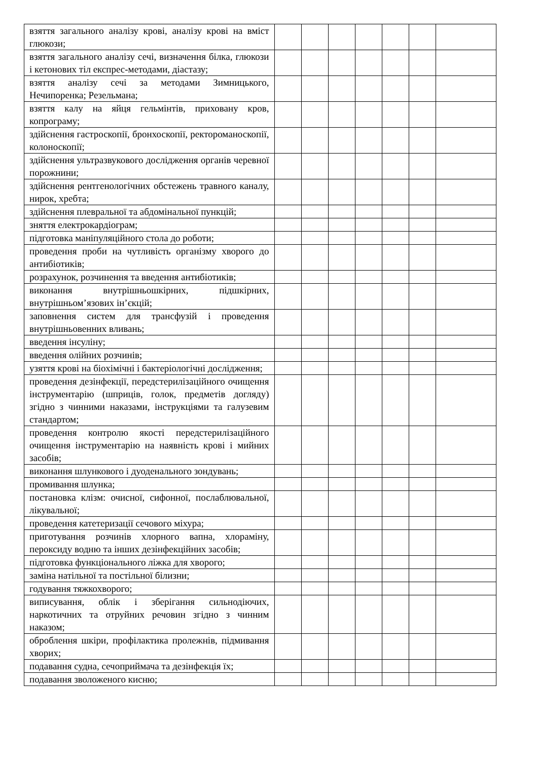| взяття загального аналізу крові, аналізу крові на вміст глюкози; | | | | | | | |
| взяття загального аналізу сечі, визначення білка, глюкози і кетонових тіл експрес-методами, діастазу; | | | | | | | |
| взяття аналізу сечі за методами Зимницького, Нечипоренка; Резельмана; | | | | | | | |
| взяття калу на яйця гельмінтів, приховану кров, копрограму; | | | | | | | |
| здійснення гастроскопії, бронхоскопії, ректороманоскопії, колоноскопії; | | | | | | | |
| здійснення ультразвукового дослідження органів черевної порожнини; | | | | | | | |
| здійснення рентгенологічних обстежень травного каналу, нирок, хребта; | | | | | | | |
| здійснення плевральної та абдомінальної пункцій; | | | | | | | |
| зняття електрокардіограм; | | | | | | | |
| підготовка маніпуляційного стола до роботи; | | | | | | | |
| проведення проби на чутливість організму хворого до антибіотиків; | | | | | | | |
| розрахунок, розчинення та введення антибіотиків; | | | | | | | |
| виконання внутрішньошкірних, підшкірних, внутрішньом’язових ін’єкцій; | | | | | | | |
| заповнення систем для трансфузій і проведення внутрішньовенних вливань; | | | | | | | |
| введення інсуліну; | | | | | | | |
| введення олійних розчинів; | | | | | | | |
| узяття крові на біохімічні і бактеріологічні дослідження; | | | | | | | |
| проведення дезінфекції, передстерилізаційного очищення інструментарію (шприців, голок, предметів догляду) згідно з чинними наказами, інструкціями та галузевим стандартом; | | | | | | | |
| проведення контролю якості передстерилізаційного очищення інструментарію на наявність крові і мийних засобів; | | | | | | | |
| виконання шлункового і дуоденального зондувань; | | | | | | | |
| промивання шлунка; | | | | | | | |
| постановка клізм: очисної, сифонної, послаблювальної, лікувальної; | | | | | | | |
| проведення катетеризації сечового міхура; | | | | | | | |
| приготування розчинів хлорного вапна, хлораміну, пероксиду водню та інших дезінфекційних засобів; | | | | | | | |
| підготовка функціонального ліжка для хворого; | | | | | | | |
| заміна натільної та постільної білизни; | | | | | | | |
| годування тяжкохворого; | | | | | | | |
| виписування, облік і зберігання сильнодіючих, наркотичних та отруйних речовин згідно з чинним наказом; | | | | | | | |
| оброблення шкіри, профілактика пролежнів, підмивання хворих; | | | | | | | |
| подавання судна, сечоприймача та дезінфекція їх; | | | | | | | |
| подавання зволоженого кисню; | | | | | | | |